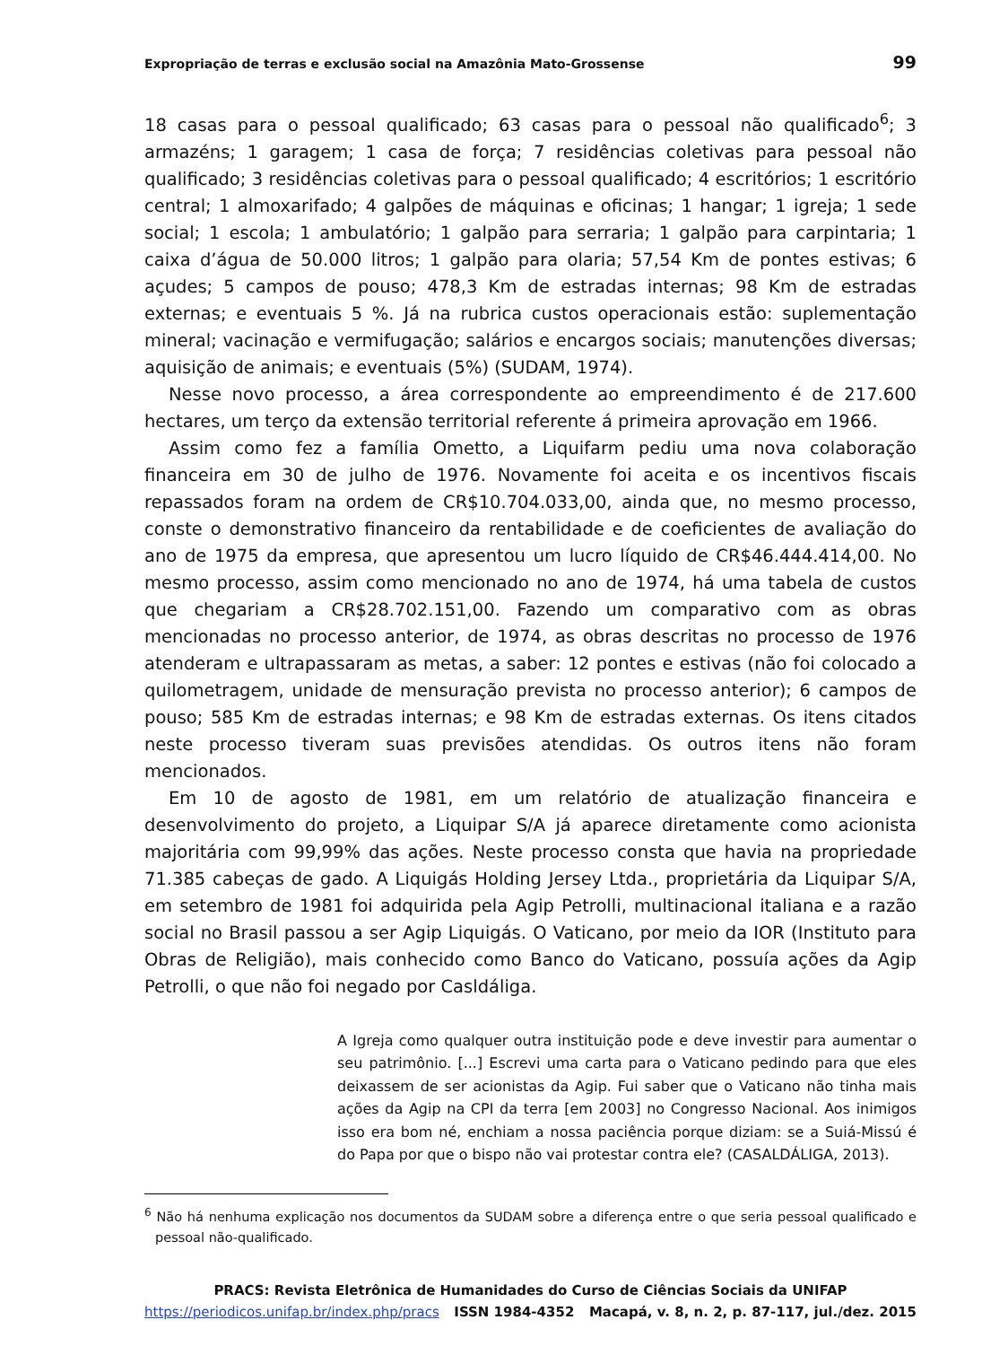Expropriação de terras e exclusão social na Amazônia Mato-Grossense 99
18 casas para o pessoal qualificado; 63 casas para o pessoal não qualificado<sup>6</sup>; 3 armazéns; 1 garagem; 1 casa de força; 7 residências coletivas para pessoal não qualificado; 3 residências coletivas para o pessoal qualificado; 4 escritórios; 1 escritório central; 1 almoxarifado; 4 galpões de máquinas e oficinas; 1 hangar; 1 igreja; 1 sede social; 1 escola; 1 ambulatório; 1 galpão para serraria; 1 galpão para carpintaria; 1 caixa d’água de 50.000 litros; 1 galpão para olaria; 57,54 Km de pontes estivas; 6 açudes; 5 campos de pouso; 478,3 Km de estradas internas; 98 Km de estradas externas; e eventuais 5 %. Já na rubrica custos operacionais estão: suplementação mineral; vacinação e vermifugação; salários e encargos sociais; manutenções diversas; aquisição de animais; e eventuais (5%) (SUDAM, 1974).
Nesse novo processo, a área correspondente ao empreendimento é de 217.600 hectares, um terço da extensão territorial referente á primeira aprovação em 1966.
Assim como fez a família Ometto, a Liquifarm pediu uma nova colaboração financeira em 30 de julho de 1976. Novamente foi aceita e os incentivos fiscais repassados foram na ordem de CR$10.704.033,00, ainda que, no mesmo processo, conste o demonstrativo financeiro da rentabilidade e de coeficientes de avaliação do ano de 1975 da empresa, que apresentou um lucro líquido de CR$46.444.414,00. No mesmo processo, assim como mencionado no ano de 1974, há uma tabela de custos que chegariam a CR$28.702.151,00. Fazendo um comparativo com as obras mencionadas no processo anterior, de 1974, as obras descritas no processo de 1976 atenderam e ultrapassaram as metas, a saber: 12 pontes e estivas (não foi colocado a quilometragem, unidade de mensuração prevista no processo anterior); 6 campos de pouso; 585 Km de estradas internas; e 98 Km de estradas externas. Os itens citados neste processo tiveram suas previsões atendidas. Os outros itens não foram mencionados.
Em 10 de agosto de 1981, em um relatório de atualização financeira e desenvolvimento do projeto, a Liquipar S/A já aparece diretamente como acionista majoritária com 99,99% das ações. Neste processo consta que havia na propriedade 71.385 cabeças de gado. A Liquigás Holding Jersey Ltda., proprietária da Liquipar S/A, em setembro de 1981 foi adquirida pela Agip Petrolli, multinacional italiana e a razão social no Brasil passou a ser Agip Liquigás. O Vaticano, por meio da IOR (Instituto para Obras de Religião), mais conhecido como Banco do Vaticano, possuía ações da Agip Petrolli, o que não foi negado por Casldáliga.
A Igreja como qualquer outra instituição pode e deve investir para aumentar o seu patrimônio. [...] Escrevi uma carta para o Vaticano pedindo para que eles deixassem de ser acionistas da Agip. Fui saber que o Vaticano não tinha mais ações da Agip na CPI da terra [em 2003] no Congresso Nacional. Aos inimigos isso era bom né, enchiam a nossa paciência porque diziam: se a Suiá-Missú é do Papa por que o bispo não vai protestar contra ele? (CASALDÁLIGA, 2013).
<sup>6</sup> Não há nenhuma explicação nos documentos da SUDAM sobre a diferença entre o que seria pessoal qualificado e pessoal não-qualificado.
PRACS: Revista Eletrônica de Humanidades do Curso de Ciências Sociais da UNIFAP
https://periodicos.unifap.br/index.php/pracs ISSN 1984-4352 Macapá, v. 8, n. 2, p. 87-117, jul./dez. 2015